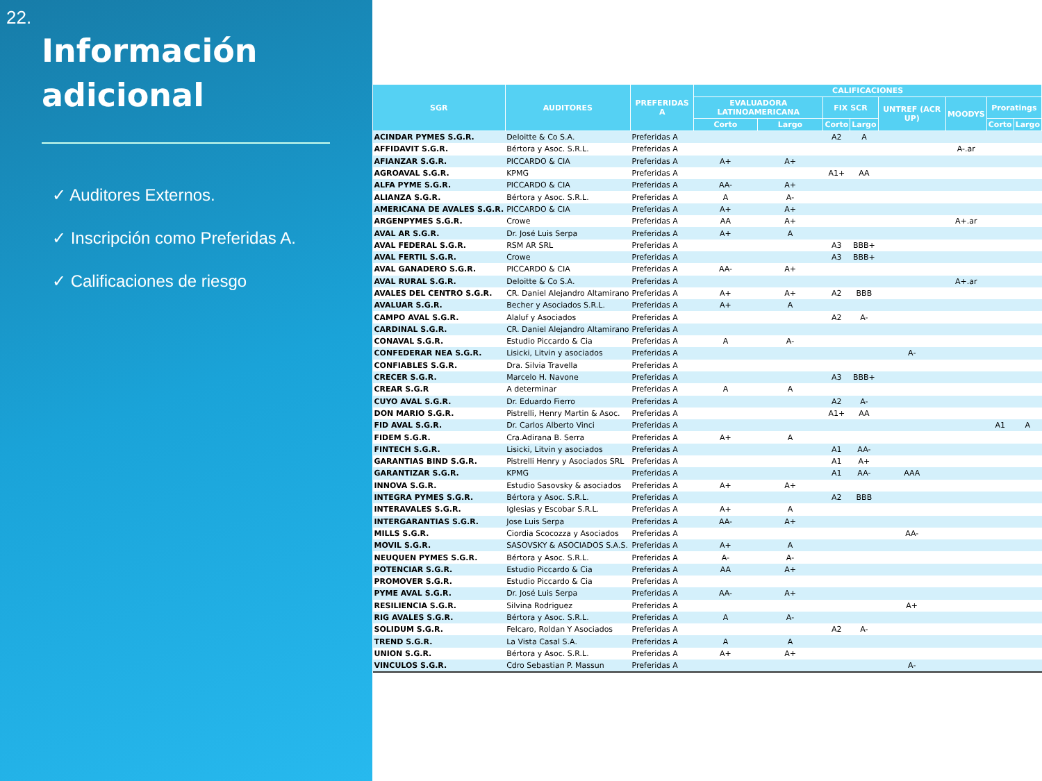22.
Información
adicional
✓ Auditores Externos.
✓ Inscripción como Preferidas A.
✓ Calificaciones de riesgo
| SGR | AUDITORES | PREFERIDAS A | CALIFICACIONES | | | | | | | |
| --- | --- | --- | --- | --- | --- | --- | --- | --- | --- | --- |
| | | | EVALUADORA LATINOAMERICANA | | FIX SCR | | UNTREF (ACR UP) | MOODYS | Proratings | |
| | | | Corto | Largo | Corto | Largo | | | Corto | Largo |
| ACINDAR PYMES S.G.R. | Deloitte & Co S.A. | Preferidas A | | | A2 | A | | | | |
| AFFIDAVIT S.G.R. | Bértora y Asoc. S.R.L. | Preferidas A | | | | | | A-.ar | | |
| AFIANZAR S.G.R. | PICCARDO & CIA | Preferidas A | A+ | A+ | | | | | | |
| AGROAVAL S.G.R. | KPMG | Preferidas A | | | A1+ | AA | | | | |
| ALFA PYME S.G.R. | PICCARDO & CIA | Preferidas A | AA- | A+ | | | | | | |
| ALIANZA S.G.R. | Bértora y Asoc. S.R.L. | Preferidas A | A | A- | | | | | | |
| AMERICANA DE AVALES S.G.R. | PICCARDO & CIA | Preferidas A | A+ | A+ | | | | | | |
| ARGENPYMES S.G.R. | Crowe | Preferidas A | AA | A+ | | | | A+.ar | | |
| AVAL AR S.G.R. | Dr. José Luis Serpa | Preferidas A | A+ | A | | | | | | |
| AVAL FEDERAL S.G.R. | RSM AR SRL | Preferidas A | | | A3 | BBB+ | | | | |
| AVAL FERTIL S.G.R. | Crowe | Preferidas A | | | A3 | BBB+ | | | | |
| AVAL GANADERO S.G.R. | PICCARDO & CIA | Preferidas A | AA- | A+ | | | | | | |
| AVAL RURAL S.G.R. | Deloitte & Co S.A. | Preferidas A | | | | | | A+.ar | | |
| AVALES DEL CENTRO S.G.R. | CR. Daniel Alejandro Altamirano | Preferidas A | A+ | A+ | A2 | BBB | | | | |
| AVALUAR S.G.R. | Becher y Asociados S.R.L. | Preferidas A | A+ | A | | | | | | |
| CAMPO AVAL S.G.R. | Alaluf y Asociados | Preferidas A | | | A2 | A- | | | | |
| CARDINAL S.G.R. | CR. Daniel Alejandro Altamirano | Preferidas A | | | | | | | | |
| CONAVAL S.G.R. | Estudio Piccardo & Cia | Preferidas A | A | A- | | | | | | |
| CONFEDERAR NEA S.G.R. | Lisicki, Litvin y asociados | Preferidas A | | | | | A- | | | |
| CONFIABLES S.G.R. | Dra. Silvia Travella | Preferidas A | | | | | | | | |
| CRECER S.G.R. | Marcelo H. Navone | Preferidas A | | | A3 | BBB+ | | | | |
| CREAR S.G.R | A determinar | Preferidas A | A | A | | | | | | |
| CUYO AVAL S.G.R. | Dr. Eduardo Fierro | Preferidas A | | | A2 | A- | | | | |
| DON MARIO S.G.R. | Pistrelli, Henry Martin & Asoc. | Preferidas A | | | A1+ | AA | | | | |
| FID AVAL S.G.R. | Dr. Carlos Alberto Vinci | Preferidas A | | | | | | | A1 | A |
| FIDEM S.G.R. | Cra.Adirana B. Serra | Preferidas A | A+ | A | | | | | | |
| FINTECH S.G.R. | Lisicki, Litvin y asociados | Preferidas A | | | A1 | AA- | | | | |
| GARANTIAS BIND S.G.R. | Pistrelli Henry y Asociados SRL | Preferidas A | | | A1 | A+ | | | | |
| GARANTIZAR S.G.R. | KPMG | Preferidas A | | | A1 | AA- | AAA | | | |
| INNOVA S.G.R. | Estudio Sasovsky & asociados | Preferidas A | A+ | A+ | | | | | | |
| INTEGRA PYMES S.G.R. | Bértora y Asoc. S.R.L. | Preferidas A | | | A2 | BBB | | | | |
| INTERAVALES S.G.R. | Iglesias y Escobar S.R.L. | Preferidas A | A+ | A | | | | | | |
| INTERGARANTIAS S.G.R. | Jose Luis Serpa | Preferidas A | AA- | A+ | | | | | | |
| MILLS S.G.R. | Ciordia Scocozza y Asociados | Preferidas A | | | | | AA- | | | |
| MOVIL S.G.R. | SASOVSKY & ASOCIADOS S.A.S. | Preferidas A | A+ | A | | | | | | |
| NEUQUEN PYMES S.G.R. | Bértora y Asoc. S.R.L. | Preferidas A | A- | A- | | | | | | |
| POTENCIAR S.G.R. | Estudio Piccardo & Cia | Preferidas A | AA | A+ | | | | | | |
| PROMOVER S.G.R. | Estudio Piccardo & Cia | Preferidas A | | | | | | | | |
| PYME AVAL S.G.R. | Dr. José Luis Serpa | Preferidas A | AA- | A+ | | | | | | |
| RESILIENCIA S.G.R. | Silvina Rodriguez | Preferidas A | | | | | A+ | | | |
| RIG AVALES S.G.R. | Bértora y Asoc. S.R.L. | Preferidas A | A | A- | | | | | | |
| SOLIDUM S.G.R. | Felcaro, Roldan Y Asociados | Preferidas A | | | A2 | A- | | | | |
| TREND S.G.R. | La Vista Casal S.A. | Preferidas A | A | A | | | | | | |
| UNION S.G.R. | Bértora y Asoc. S.R.L. | Preferidas A | A+ | A+ | | | | | | |
| VINCULOS S.G.R. | Cdro Sebastian P. Massun | Preferidas A | | | | | A- | | | |